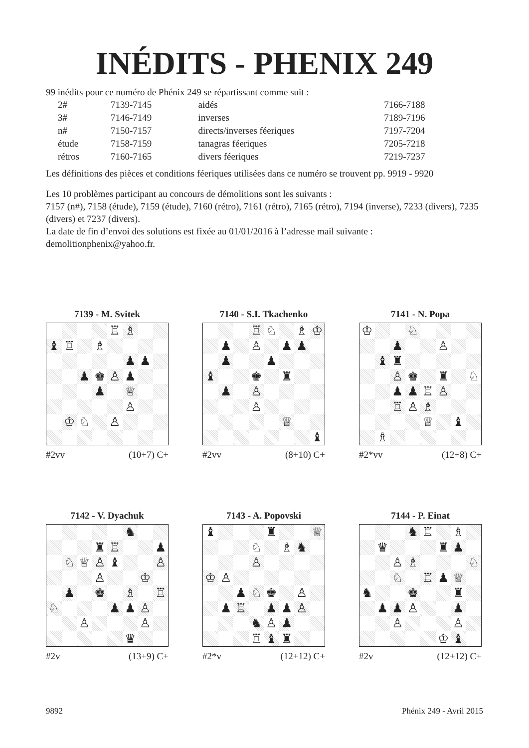INÉDITS - PHENIX 249
99 inédits pour ce numéro de Phénix 249 se répartissant comme suit :
| 2# | 7139-7145 | aidés | 7166-7188 |
| 3# | 7146-7149 | inverses | 7189-7196 |
| n# | 7150-7157 | directs/inverses féeriques | 7197-7204 |
| étude | 7158-7159 | tanagras féeriques | 7205-7218 |
| rétros | 7160-7165 | divers féeriques | 7219-7237 |
Les définitions des pièces et conditions féeriques utilisées dans ce numéro se trouvent pp. 9919 - 9920
Les 10 problèmes participant au concours de démolitions sont les suivants :
7157 (n#), 7158 (étude), 7159 (étude), 7160 (rétro), 7161 (rétro), 7165 (rétro), 7194 (inverse), 7233 (divers), 7235 (divers) et 7237 (divers).
La date de fin d’envoi des solutions est fixée au 01/01/2016 à l’adresse mail suivante :
demolitionphenix@yahoo.fr.
7139 - M. Svitek
♖
♗
♝
♖
♗
♟
♟
♟
♚
♙
♟
♟
♕
♙
♔
♘
♙
#2vv (10+7) C+
7140 - S.I. Tkachenko
♖
♘
♗
♔
♟
♙
♟
♟
♟
♟
♝
♚
♜
♟
♙
♙
♕
♝
#2vv (8+10) C+
7141 - N. Popa
♔
♘
♟
♙
♝
♜
♙
♚
♜
♘
♟
♟
♖
♙
♖
♙
♗
♕
♝
♗
#2*vv (12+8) C+
7142 - V. Dyachuk
♞
♜
♖
♟
♘
♕
♙
♝
♙
♙
♔
♟
♚
♗
♖
♘
♟
♟
♙
♙
♙
♛
#2v (13+9) C+
7143 - A. Popovski
♝
♜
♕
♘
♗
♞
♙
♔
♙
♟
♘
♚
♙
♟
♖
♟
♟
♙
♞
♙
♟
♖
♝
♜
#2*v (12+12) C+
7144 - P. Einat
♞
♖
♗
♛
♜
♟
♙
♗
♘
♘
♖
♟
♕
♞
♚
♜
♟
♟
♙
♟
♙
♙
♔
♝
#2v (12+12) C+
9892 Phénix 249 - Avril 2015